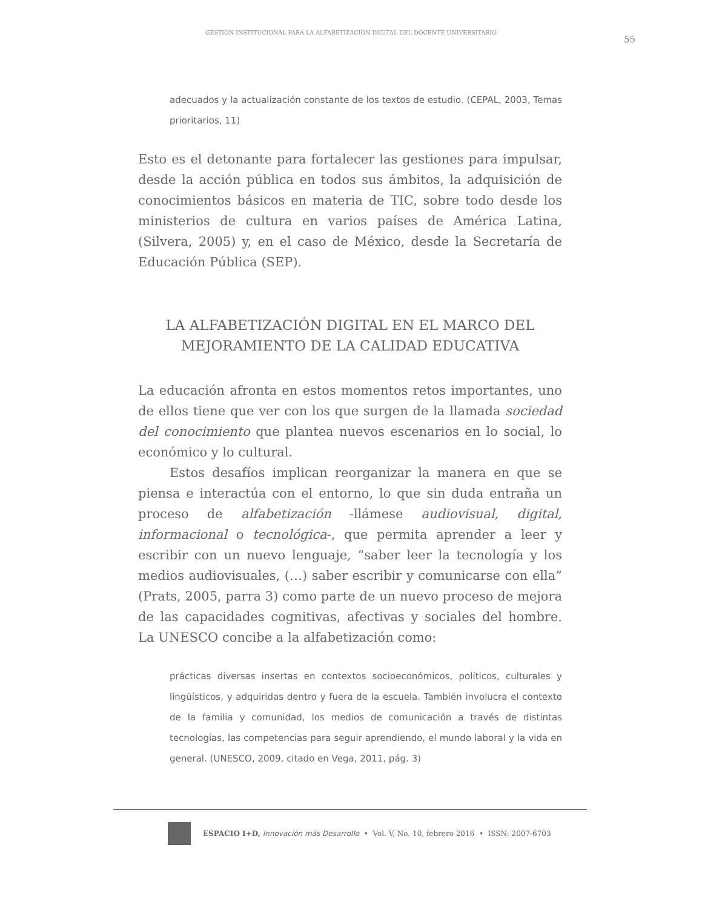GESTIÓN INSTITUCIONAL PARA LA ALFABETIZACIÓN DIGITAL DEL DOCENTE UNIVERSITARIO
55
adecuados y la actualización constante de los textos de estudio. (CEPAL, 2003, Temas prioritarios, 11)
Esto es el detonante para fortalecer las gestiones para impulsar, desde la acción pública en todos sus ámbitos, la adquisición de conocimientos básicos en materia de TIC, sobre todo desde los ministerios de cultura en varios países de América Latina, (Silvera, 2005) y, en el caso de México, desde la Secretaría de Educación Pública (SEP).
LA ALFABETIZACIÓN DIGITAL EN EL MARCO DEL MEJORAMIENTO DE LA CALIDAD EDUCATIVA
La educación afronta en estos momentos retos importantes, uno de ellos tiene que ver con los que surgen de la llamada sociedad del conocimiento que plantea nuevos escenarios en lo social, lo económico y lo cultural.
Estos desafíos implican reorganizar la manera en que se piensa e interactúa con el entorno, lo que sin duda entraña un proceso de alfabetización -llámese audiovisual, digital, informacional o tecnológica-, que permita aprender a leer y escribir con un nuevo lenguaje, “saber leer la tecnología y los medios audiovisuales, (…) saber escribir y comunicarse con ella” (Prats, 2005, parra 3) como parte de un nuevo proceso de mejora de las capacidades cognitivas, afectivas y sociales del hombre. La UNESCO concibe a la alfabetización como:
prácticas diversas insertas en contextos socioeconómicos, políticos, culturales y lingüísticos, y adquiridas dentro y fuera de la escuela. También involucra el contexto de la familia y comunidad, los medios de comunicación a través de distintas tecnologías, las competencias para seguir aprendiendo, el mundo laboral y la vida en general. (UNESCO, 2009, citado en Vega, 2011, pág. 3)
ESPACIO I+D, Innovación más Desarrollo • Vol. V, No. 10, febrero 2016 • ISSN: 2007-6703